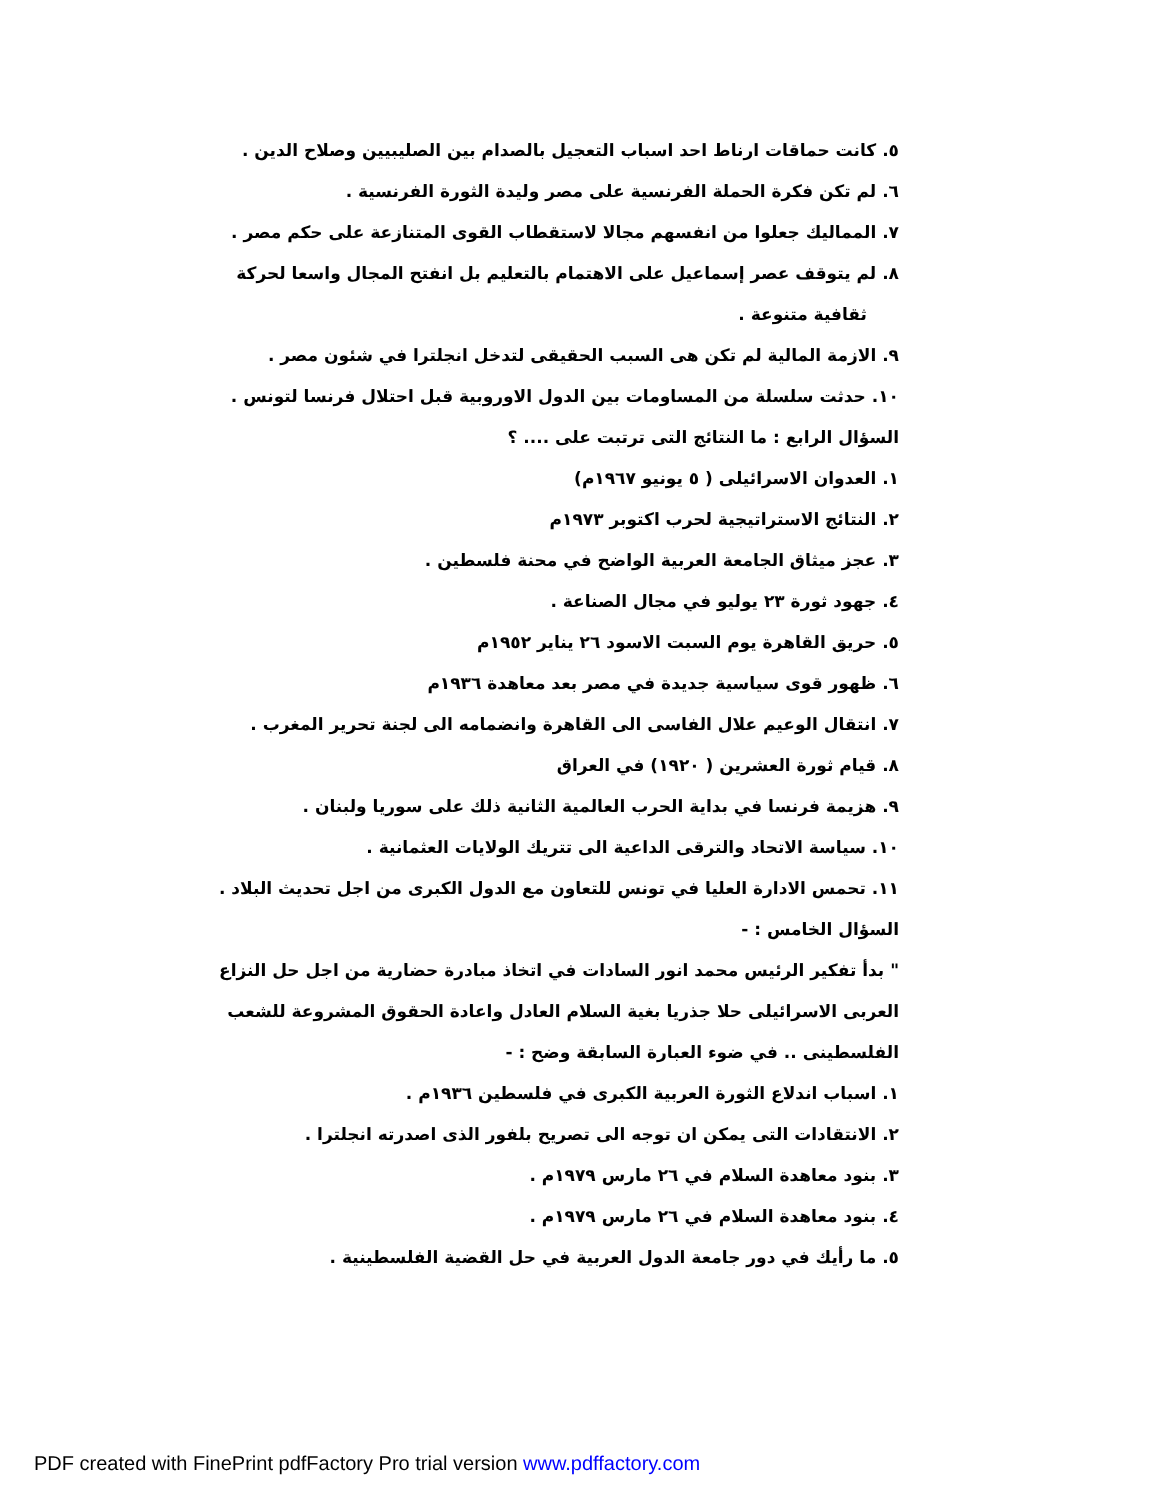٥. كانت حماقات ارناط احد اسباب التعجيل بالصدام بين الصليبيين وصلاح الدين .
٦. لم تكن فكرة الحملة الفرنسية على مصر وليدة الثورة الفرنسية .
٧. المماليك جعلوا من انفسهم مجالا لاستقطاب القوى المتنازعة على حكم مصر .
٨. لم يتوقف عصر إسماعيل على الاهتمام بالتعليم بل انفتح المجال واسعا لحركة
ثقافية متنوعة .
٩. الازمة المالية لم تكن هى السبب الحقيقى لتدخل انجلترا في شئون مصر .
١٠. حدثت سلسلة من المساومات بين الدول الاوروبية قبل احتلال فرنسا لتونس .
السؤال الرابع : ما النتائج التى ترتبت على .... ؟
١. العدوان الاسرائيلى ( ٥ يونيو ١٩٦٧م)
٢. النتائج الاستراتيجية لحرب اكتوبر ١٩٧٣م
٣. عجز ميثاق الجامعة العربية الواضح في محنة فلسطين .
٤. جهود ثورة ٢٣ يوليو في مجال الصناعة .
٥. حريق القاهرة يوم السبت الاسود ٢٦ يناير ١٩٥٢م
٦. ظهور قوى سياسية جديدة في مصر بعد معاهدة ١٩٣٦م
٧. انتقال الوعيم علال الفاسى الى القاهرة وانضمامه الى لجنة تحرير المغرب .
٨. قيام ثورة العشرين ( ١٩٢٠) في العراق
٩. هزيمة فرنسا في بداية الحرب العالمية الثانية ذلك على سوريا ولبنان .
١٠. سياسة الاتحاد والترقى الداعية الى تتريك الولايات العثمانية .
١١. تحمس الادارة العليا في تونس للتعاون مع الدول الكبرى من اجل تحديث البلاد .
السؤال الخامس : -
" بدأ تفكير الرئيس محمد انور السادات في اتخاذ مبادرة حضارية من اجل حل النزاع العربى الاسرائيلى حلا جذريا بغية السلام العادل واعادة الحقوق المشروعة للشعب الفلسطينى .. في ضوء العبارة السابقة وضح : -
١. اسباب اندلاع الثورة العربية الكبرى في فلسطين ١٩٣٦م .
٢. الانتقادات التى يمكن ان توجه الى تصريح بلفور الذى اصدرته انجلترا .
٣. بنود معاهدة السلام في ٢٦ مارس ١٩٧٩م .
٤. بنود معاهدة السلام في ٢٦ مارس ١٩٧٩م .
٥. ما رأيك في دور جامعة الدول العربية في حل القضية الفلسطينية .
PDF created with FinePrint pdfFactory Pro trial version www.pdffactory.com